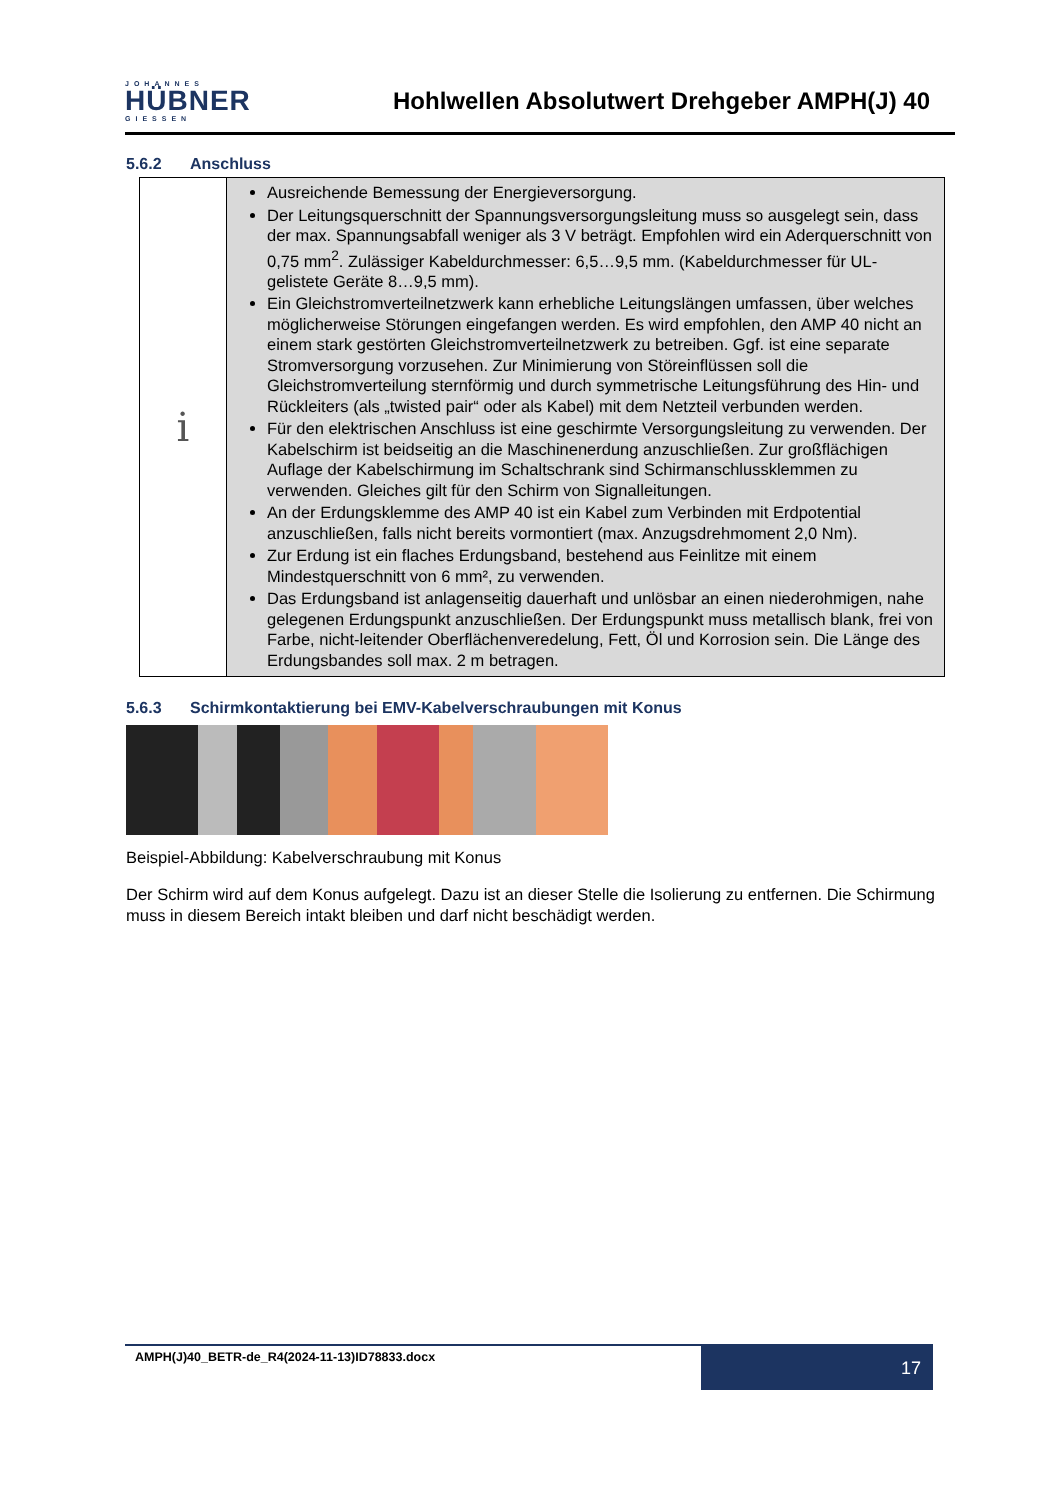JOHANNES
HÜBNER
GIESSEN
Hohlwellen Absolutwert Drehgeber AMPH(J) 40
5.6.2 Anschluss
| i | Ausreichende Bemessung der Energieversorgung. Der Leitungsquerschnitt der Spannungsversorgungsleitung muss so ausgelegt sein, dass der max. Spannungsabfall weniger als 3 V beträgt. Empfohlen wird ein Aderquerschnitt von 0,75 mm<sup>2</sup>. Zulässiger Kabeldurchmesser: 6,5…9,5 mm. (Kabeldurchmesser für UL-gelistete Geräte 8…9,5 mm). Ein Gleichstromverteilnetzwerk kann erhebliche Leitungslängen umfassen, über welches möglicherweise Störungen eingefangen werden. Es wird empfohlen, den AMP 40 nicht an einem stark gestörten Gleichstromverteilnetzwerk zu betreiben. Ggf. ist eine separate Stromversorgung vorzusehen. Zur Minimierung von Störeinflüssen soll die Gleichstromverteilung sternförmig und durch symmetrische Leitungsführung des Hin- und Rückleiters (als „twisted pair“ oder als Kabel) mit dem Netzteil verbunden werden. Für den elektrischen Anschluss ist eine geschirmte Versorgungsleitung zu verwenden. Der Kabelschirm ist beidseitig an die Maschinenerdung anzuschließen. Zur großflächigen Auflage der Kabelschirmung im Schaltschrank sind Schirmanschlussklemmen zu verwenden. Gleiches gilt für den Schirm von Signalleitungen. An der Erdungsklemme des AMP 40 ist ein Kabel zum Verbinden mit Erdpotential anzuschließen, falls nicht bereits vormontiert (max. Anzugsdrehmoment 2,0 Nm). Zur Erdung ist ein flaches Erdungsband, bestehend aus Feinlitze mit einem Mindestquerschnitt von 6 mm², zu verwenden. Das Erdungsband ist anlagenseitig dauerhaft und unlösbar an einen niederohmigen, nahe gelegenen Erdungspunkt anzuschließen. Der Erdungspunkt muss metallisch blank, frei von Farbe, nicht-leitender Oberflächenveredelung, Fett, Öl und Korrosion sein. Die Länge des Erdungsbandes soll max. 2 m betragen. |
5.6.3 Schirmkontaktierung bei EMV-Kabelverschraubungen mit Konus
Beispiel-Abbildung: Kabelverschraubung mit Konus
Der Schirm wird auf dem Konus aufgelegt. Dazu ist an dieser Stelle die Isolierung zu entfernen. Die Schirmung muss in diesem Bereich intakt bleiben und darf nicht beschädigt werden.
AMPH(J)40_BETR-de_R4(2024-11-13)ID78833.docx
17